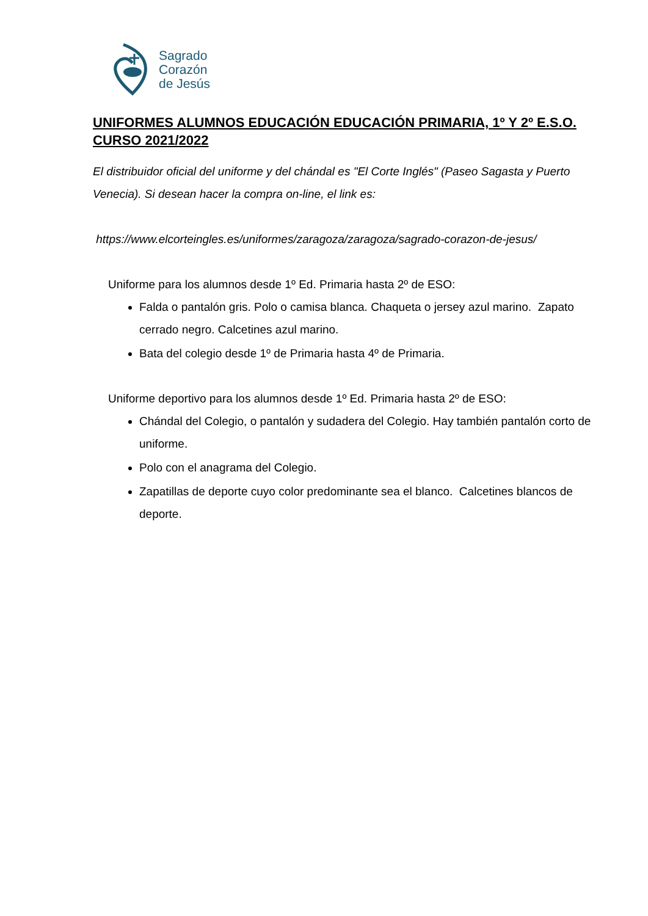Sagrado
Corazón
de Jesús
UNIFORMES ALUMNOS EDUCACIÓN EDUCACIÓN PRIMARIA, 1º Y 2º E.S.O. CURSO 2021/2022
El distribuidor oficial del uniforme y del chándal es "El Corte Inglés" (Paseo Sagasta y Puerto Venecia). Si desean hacer la compra on-line, el link es:
https://www.elcorteingles.es/uniformes/zaragoza/zaragoza/sagrado-corazon-de-jesus/
Uniforme para los alumnos desde 1º Ed. Primaria hasta 2º de ESO:
Falda o pantalón gris. Polo o camisa blanca. Chaqueta o jersey azul marino. Zapato cerrado negro. Calcetines azul marino.
Bata del colegio desde 1º de Primaria hasta 4º de Primaria.
Uniforme deportivo para los alumnos desde 1º Ed. Primaria hasta 2º de ESO:
Chándal del Colegio, o pantalón y sudadera del Colegio. Hay también pantalón corto de uniforme.
Polo con el anagrama del Colegio.
Zapatillas de deporte cuyo color predominante sea el blanco. Calcetines blancos de deporte.